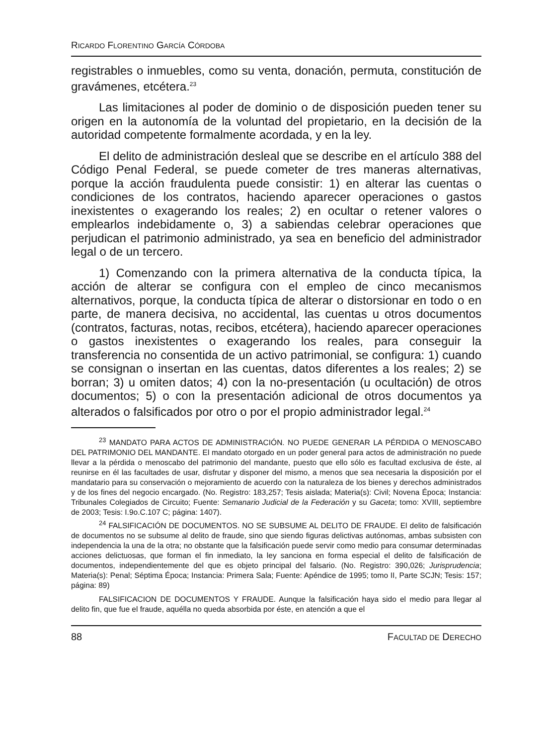RICARDO FLORENTINO GARCÍA CÓRDOBA
registrables o inmuebles, como su venta, donación, permuta, constitución de gravámenes, etcétera.<sup>23</sup>
Las limitaciones al poder de dominio o de disposición pueden tener su origen en la autonomía de la voluntad del propietario, en la decisión de la autoridad competente formalmente acordada, y en la ley.
El delito de administración desleal que se describe en el artículo 388 del Código Penal Federal, se puede cometer de tres maneras alternativas, porque la acción fraudulenta puede consistir: 1) en alterar las cuentas o condiciones de los contratos, haciendo aparecer operaciones o gastos inexistentes o exagerando los reales; 2) en ocultar o retener valores o emplearlos indebidamente o, 3) a sabiendas celebrar operaciones que perjudican el patrimonio administrado, ya sea en beneficio del administrador legal o de un tercero.
1) Comenzando con la primera alternativa de la conducta típica, la acción de alterar se configura con el empleo de cinco mecanismos alternativos, porque, la conducta típica de alterar o distorsionar en todo o en parte, de manera decisiva, no accidental, las cuentas u otros documentos (contratos, facturas, notas, recibos, etcétera), haciendo aparecer operaciones o gastos inexistentes o exagerando los reales, para conseguir la transferencia no consentida de un activo patrimonial, se configura: 1) cuando se consignan o insertan en las cuentas, datos diferentes a los reales; 2) se borran; 3) u omiten datos; 4) con la no-presentación (u ocultación) de otros documentos; 5) o con la presentación adicional de otros documentos ya alterados o falsificados por otro o por el propio administrador legal.<sup>24</sup>
<sup>23</sup> MANDATO PARA ACTOS DE ADMINISTRACIÓN. NO PUEDE GENERAR LA PÉRDIDA O MENOSCABO DEL PATRIMONIO DEL MANDANTE. El mandato otorgado en un poder general para actos de administración no puede llevar a la pérdida o menoscabo del patrimonio del mandante, puesto que ello sólo es facultad exclusiva de éste, al reunirse en él las facultades de usar, disfrutar y disponer del mismo, a menos que sea necesaria la disposición por el mandatario para su conservación o mejoramiento de acuerdo con la naturaleza de los bienes y derechos administrados y de los fines del negocio encargado. (No. Registro: 183,257; Tesis aislada; Materia(s): Civil; Novena Época; Instancia: Tribunales Colegiados de Circuito; Fuente: Semanario Judicial de la Federación y su Gaceta; tomo: XVIII, septiembre de 2003; Tesis: I.9o.C.107 C; página: 1407).
<sup>24</sup> FALSIFICACIÓN DE DOCUMENTOS. NO SE SUBSUME AL DELITO DE FRAUDE. El delito de falsificación de documentos no se subsume al delito de fraude, sino que siendo figuras delictivas autónomas, ambas subsisten con independencia la una de la otra; no obstante que la falsificación puede servir como medio para consumar determinadas acciones delictuosas, que forman el fin inmediato, la ley sanciona en forma especial el delito de falsificación de documentos, independientemente del que es objeto principal del falsario. (No. Registro: 390,026; Jurisprudencia; Materia(s): Penal; Séptima Época; Instancia: Primera Sala; Fuente: Apéndice de 1995; tomo II, Parte SCJN; Tesis: 157; página: 89)
FALSIFICACION DE DOCUMENTOS Y FRAUDE. Aunque la falsificación haya sido el medio para llegar al delito fin, que fue el fraude, aquélla no queda absorbida por éste, en atención a que el
88 FACULTAD DE DERECHO